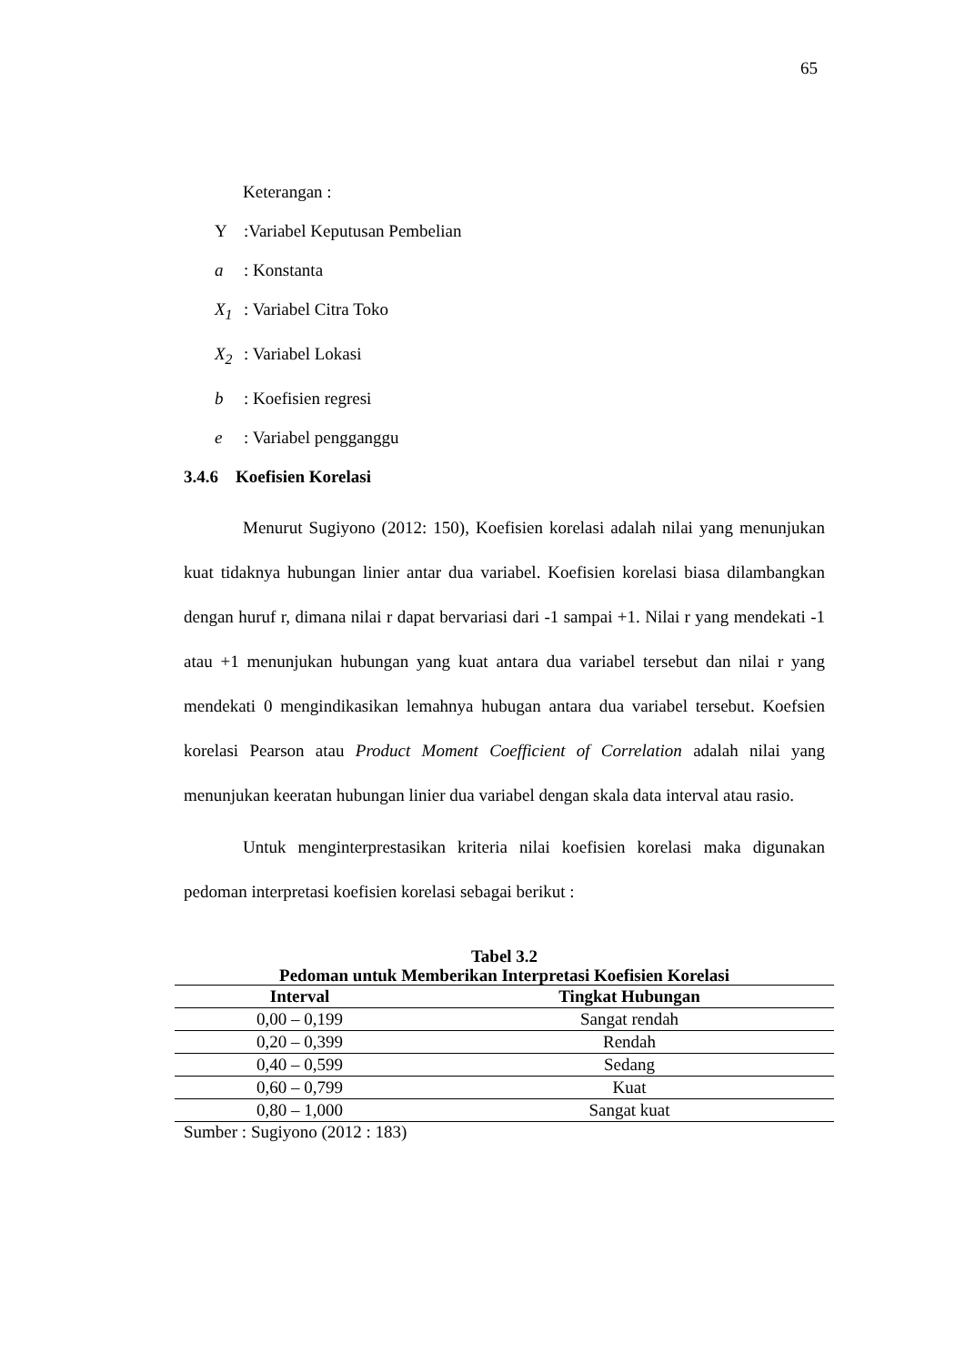65
Keterangan :
Y:Variabel Keputusan Pembelian
a: Konstanta
X<sub>1</sub>: Variabel Citra Toko
X<sub>2</sub>: Variabel Lokasi
b: Koefisien regresi
e: Variabel pengganggu
3.4.6 Koefisien Korelasi
Menurut Sugiyono (2012: 150), Koefisien korelasi adalah nilai yang menunjukan kuat tidaknya hubungan linier antar dua variabel. Koefisien korelasi biasa dilambangkan dengan huruf r, dimana nilai r dapat bervariasi dari -1 sampai +1. Nilai r yang mendekati -1 atau +1 menunjukan hubungan yang kuat antara dua variabel tersebut dan nilai r yang mendekati 0 mengindikasikan lemahnya hubugan antara dua variabel tersebut. Koefsien korelasi Pearson atau Product Moment Coefficient of Correlation adalah nilai yang menunjukan keeratan hubungan linier dua variabel dengan skala data interval atau rasio.
Untuk menginterprestasikan kriteria nilai koefisien korelasi maka digunakan pedoman interpretasi koefisien korelasi sebagai berikut :
Tabel 3.2
Pedoman untuk Memberikan Interpretasi Koefisien Korelasi
| Interval | Tingkat Hubungan |
| --- | --- |
| 0,00 – 0,199 | Sangat rendah |
| 0,20 – 0,399 | Rendah |
| 0,40 – 0,599 | Sedang |
| 0,60 – 0,799 | Kuat |
| 0,80 – 1,000 | Sangat kuat |
Sumber : Sugiyono (2012 : 183)